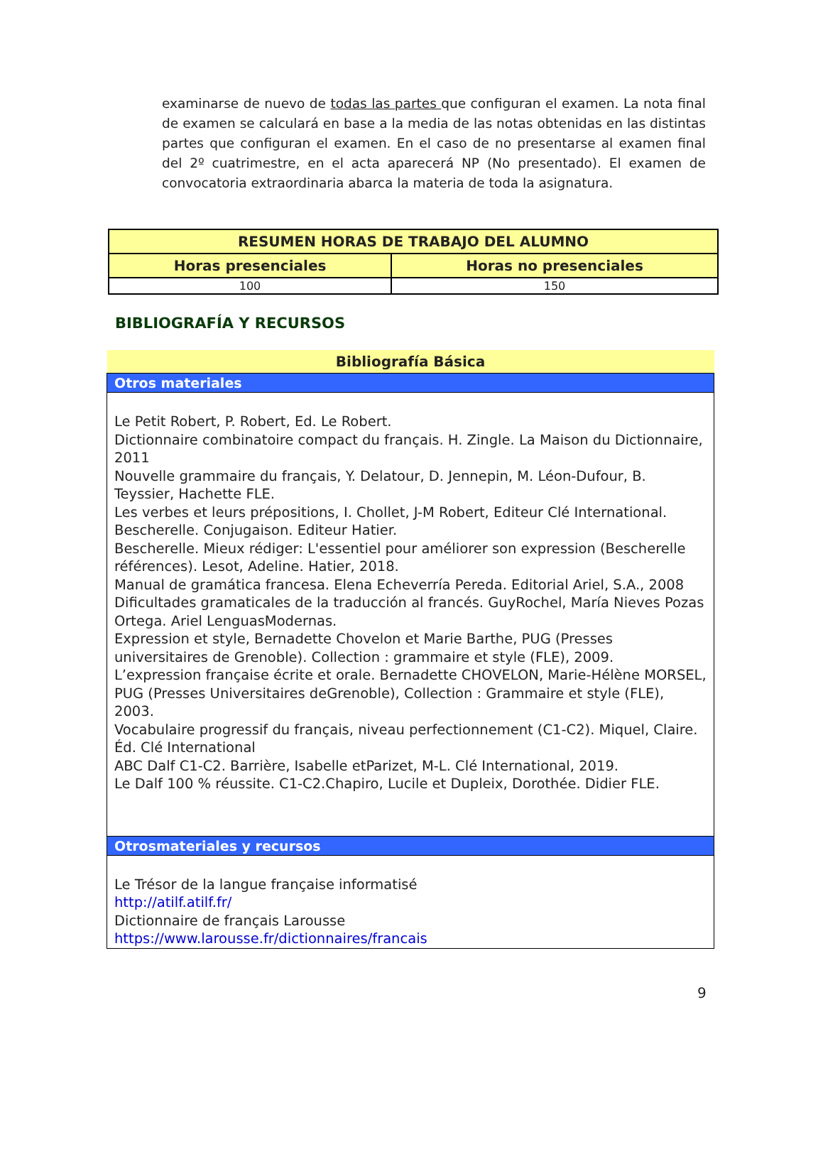examinarse de nuevo de todas las partes que configuran el examen. La nota final de examen se calculará en base a la media de las notas obtenidas en las distintas partes que configuran el examen. En el caso de no presentarse al examen final del 2º cuatrimestre, en el acta aparecerá NP (No presentado). El examen de convocatoria extraordinaria abarca la materia de toda la asignatura.
| RESUMEN HORAS DE TRABAJO DEL ALUMNO | |
| --- | --- |
| Horas presenciales | Horas no presenciales |
| 100 | 150 |
BIBLIOGRAFÍA Y RECURSOS
| Bibliografía Básica |
| --- |
| Otros materiales |
| Le Petit Robert, P. Robert, Ed. Le Robert. Dictionnaire combinatoire compact du français. H. Zingle. La Maison du Dictionnaire, 2011 Nouvelle grammaire du français, Y. Delatour, D. Jennepin, M. Léon-Dufour, B. Teyssier, Hachette FLE. Les verbes et leurs prépositions, I. Chollet, J-M Robert, Editeur Clé International. Bescherelle. Conjugaison. Editeur Hatier. Bescherelle. Mieux rédiger: L'essentiel pour améliorer son expression (Bescherelle références). Lesot, Adeline. Hatier, 2018. Manual de gramática francesa. Elena Echeverría Pereda. Editorial Ariel, S.A., 2008 Dificultades gramaticales de la traducción al francés. GuyRochel, María Nieves Pozas Ortega. Ariel LenguasModernas. Expression et style, Bernadette Chovelon et Marie Barthe, PUG (Presses universitaires de Grenoble). Collection : grammaire et style (FLE), 2009. L’expression française écrite et orale. Bernadette CHOVELON, Marie-Hélène MORSEL, PUG (Presses Universitaires deGrenoble), Collection : Grammaire et style (FLE), 2003. Vocabulaire progressif du français, niveau perfectionnement (C1-C2). Miquel, Claire. Éd. Clé International ABC Dalf C1-C2. Barrière, Isabelle etParizet, M-L. Clé International, 2019. Le Dalf 100 % réussite. C1-C2.Chapiro, Lucile et Dupleix, Dorothée. Didier FLE. |
| Otrosmateriales y recursos |
| Le Trésor de la langue française informatisé http://atilf.atilf.fr/ Dictionnaire de français Larousse https://www.larousse.fr/dictionnaires/francais |
9